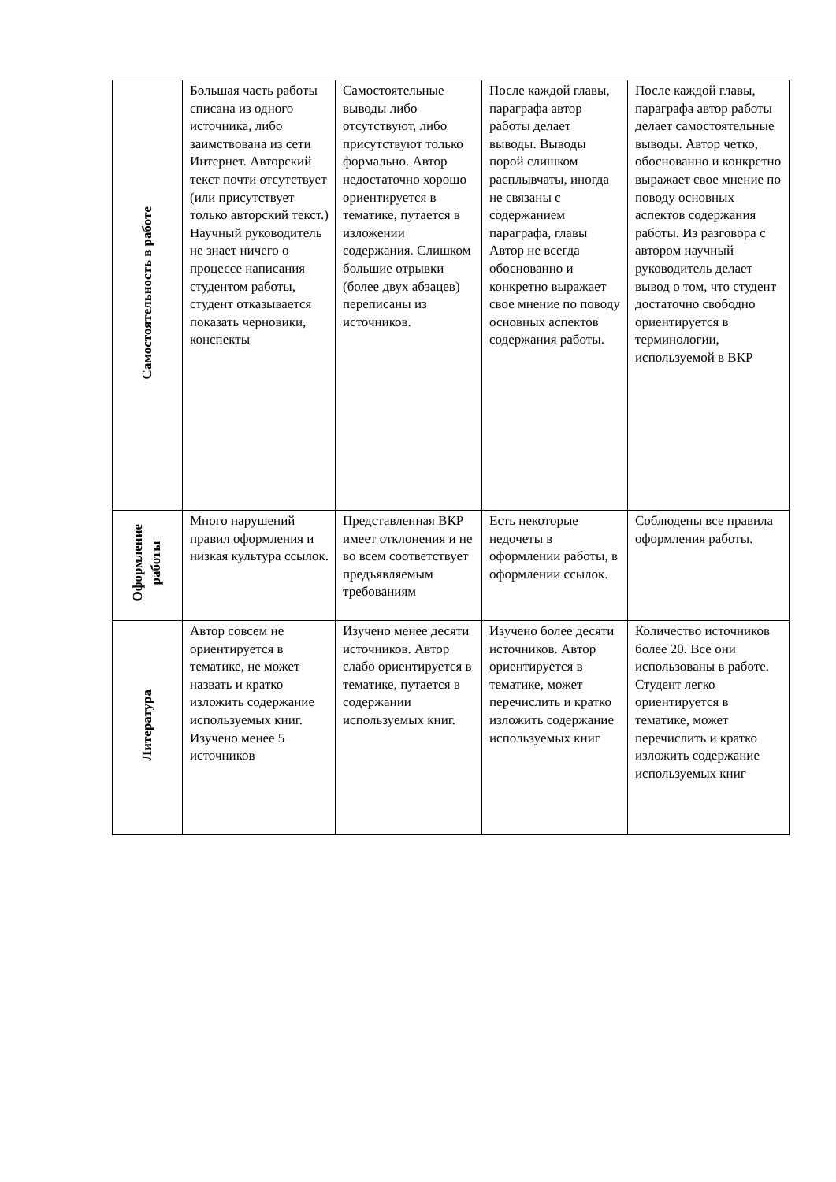| Самостоятельность в работе | Большая часть работы списана из одного источника, либо заимствована из сети Интернет. Авторский текст почти отсутствует (или присутствует только авторский текст.) Научный руководитель не знает ничего о процессе написания студентом работы, студент отказывается показать черновики, конспекты | Самостоятельные выводы либо отсутствуют, либо присутствуют только формально. Автор недостаточно хорошо ориентируется в тематике, путается в изложении содержания. Слишком большие отрывки (более двух абзацев) переписаны из источников. | После каждой главы, параграфа автор работы делает выводы. Выводы порой слишком расплывчаты, иногда не связаны с содержанием параграфа, главы Автор не всегда обоснованно и конкретно выражает свое мнение по поводу основных аспектов содержания работы. | После каждой главы, параграфа автор работы делает самостоятельные выводы. Автор четко, обоснованно и конкретно выражает свое мнение по поводу основных аспектов содержания работы. Из разговора с автором научный руководитель делает вывод о том, что студент достаточно свободно ориентируется в терминологии, используемой в ВКР |
| Оформление работы | Много нарушений правил оформления и низкая культура ссылок. | Представленная ВКР имеет отклонения и не во всем соответствует предъявляемым требованиям | Есть некоторые недочеты в оформлении работы, в оформлении ссылок. | Соблюдены все правила оформления работы. |
| Литература | Автор совсем не ориентируется в тематике, не может назвать и кратко изложить содержание используемых книг. Изучено менее 5 источников | Изучено менее десяти источников. Автор слабо ориентируется в тематике, путается в содержании используемых книг. | Изучено более десяти источников. Автор ориентируется в тематике, может перечислить и кратко изложить содержание используемых книг | Количество источников более 20. Все они использованы в работе. Студент легко ориентируется в тематике, может перечислить и кратко изложить содержание используемых книг |